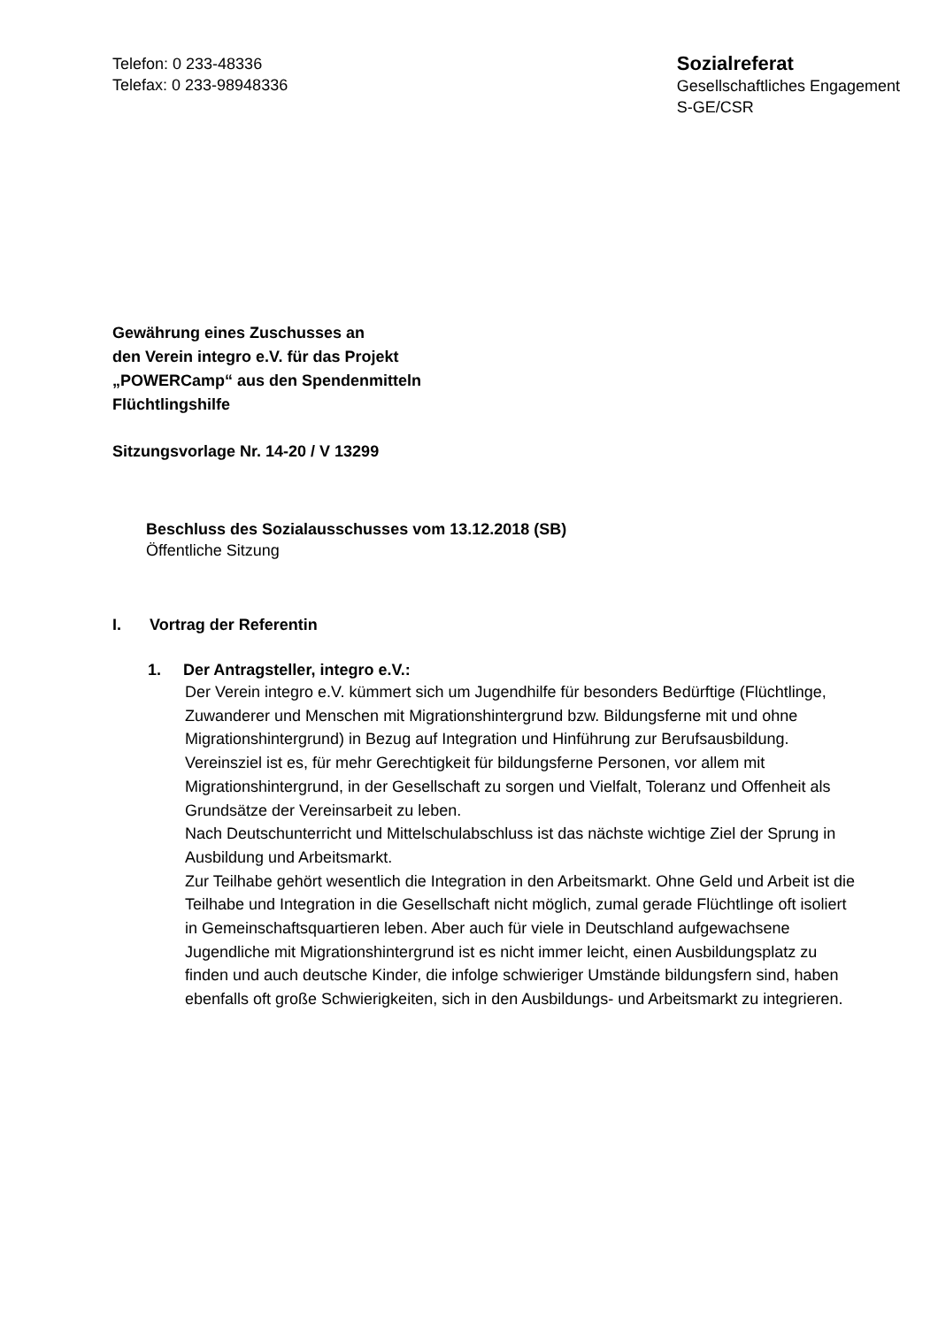Telefon: 0 233-48336
Telefax: 0 233-98948336
Sozialreferat
Gesellschaftliches Engagement
S-GE/CSR
Gewährung eines Zuschusses an
den Verein integro e.V. für das Projekt
„POWERCamp“ aus den Spendenmitteln
Flüchtlingshilfe
Sitzungsvorlage Nr. 14-20 / V 13299
Beschluss des Sozialausschusses vom 13.12.2018 (SB)
Öffentliche Sitzung
I. Vortrag der Referentin
1. Der Antragsteller, integro e.V.:
Der Verein integro e.V. kümmert sich um Jugendhilfe für besonders Bedürftige (Flüchtlinge, Zuwanderer und Menschen mit Migrationshintergrund bzw. Bildungsferne mit und ohne Migrationshintergrund) in Bezug auf Integration und Hinführung zur Berufsausbildung.
Vereinsziel ist es, für mehr Gerechtigkeit für bildungsferne Personen, vor allem mit Migrationshintergrund, in der Gesellschaft zu sorgen und Vielfalt, Toleranz und Offenheit als Grundsätze der Vereinsarbeit zu leben.
Nach Deutschunterricht und Mittelschulabschluss ist das nächste wichtige Ziel der Sprung in Ausbildung und Arbeitsmarkt.
Zur Teilhabe gehört wesentlich die Integration in den Arbeitsmarkt. Ohne Geld und Arbeit ist die Teilhabe und Integration in die Gesellschaft nicht möglich, zumal gerade Flüchtlinge oft isoliert in Gemeinschaftsquartieren leben. Aber auch für viele in Deutschland aufgewachsene Jugendliche mit Migrationshintergrund ist es nicht immer leicht, einen Ausbildungsplatz zu finden und auch deutsche Kinder, die infolge schwieriger Umstände bildungsfern sind, haben ebenfalls oft große Schwierigkeiten, sich in den Ausbildungs- und Arbeitsmarkt zu integrieren.